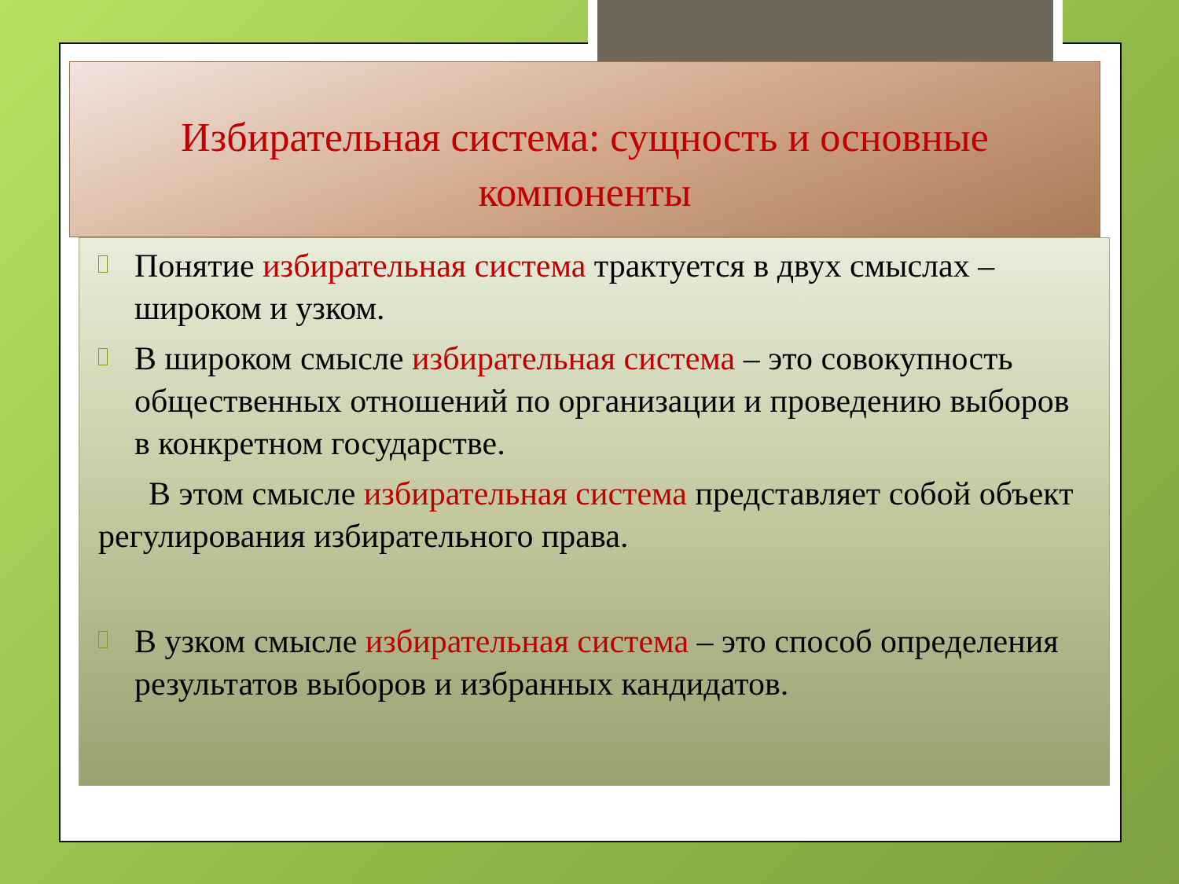Избирательная система: сущность и основные компоненты
Понятие избирательная система трактуется в двух смыслах – широком и узком.
В широком смысле избирательная система – это совокупность общественных отношений по организации и проведению выборов в конкретном государстве.
В этом смысле избирательная система представляет собой объект регулирования избирательного права.
В узком смысле избирательная система – это способ определения результатов выборов и избранных кандидатов.